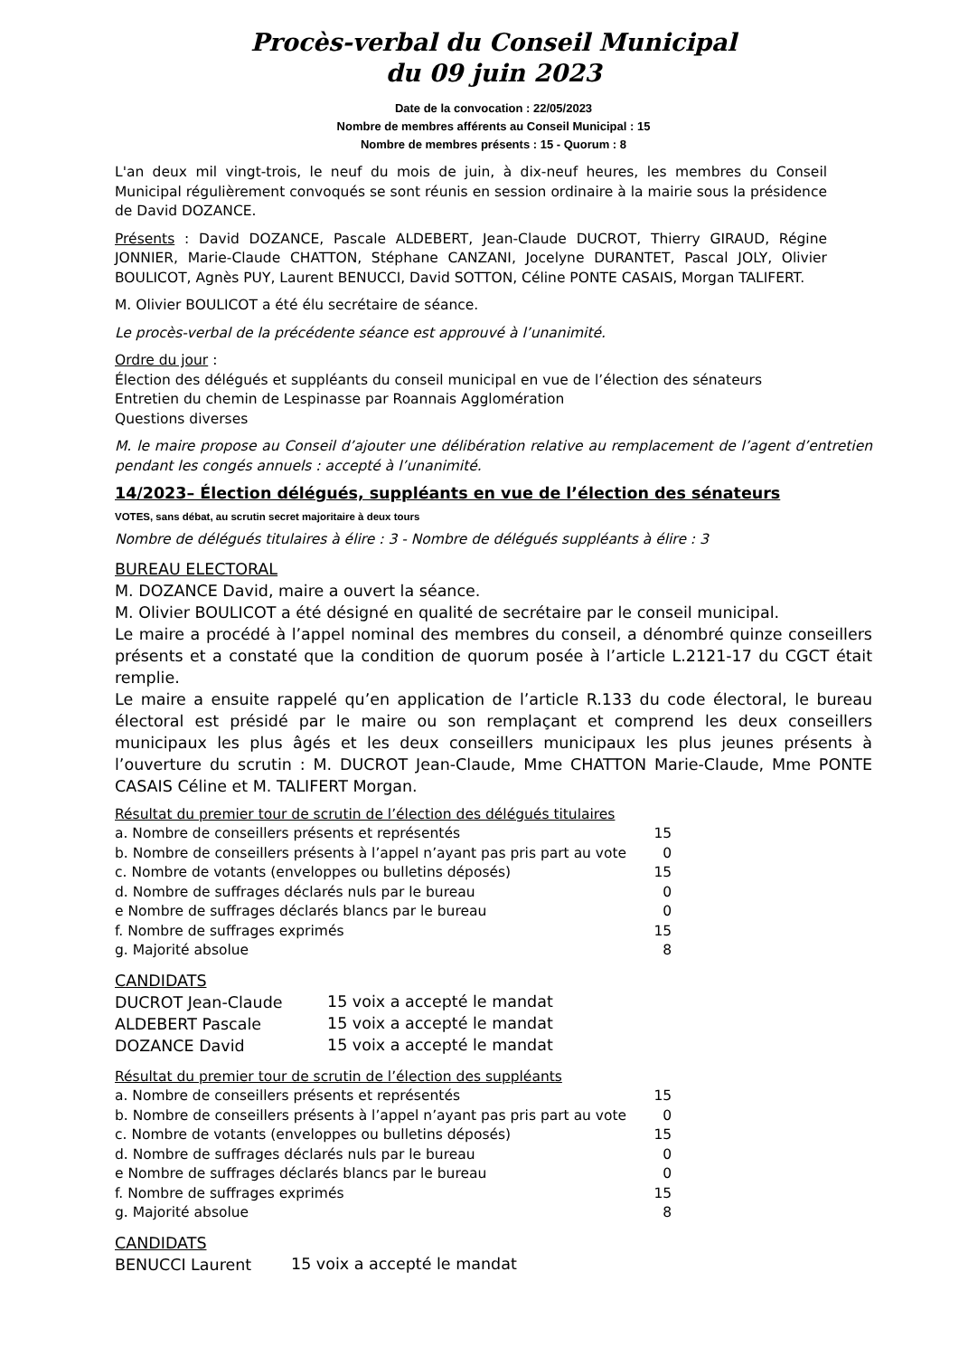Procès-verbal du Conseil Municipal
du 09 juin 2023
Date de la convocation : 22/05/2023
Nombre de membres afférents au Conseil Municipal : 15
Nombre de membres présents : 15 - Quorum : 8
L'an deux mil vingt-trois, le neuf du mois de juin, à dix-neuf heures, les membres du Conseil Municipal régulièrement convoqués se sont réunis en session ordinaire à la mairie sous la présidence de David DOZANCE.
Présents : David DOZANCE, Pascale ALDEBERT, Jean-Claude DUCROT, Thierry GIRAUD, Régine JONNIER, Marie-Claude CHATTON, Stéphane CANZANI, Jocelyne DURANTET, Pascal JOLY, Olivier BOULICOT, Agnès PUY, Laurent BENUCCI, David SOTTON, Céline PONTE CASAIS, Morgan TALIFERT.
M. Olivier BOULICOT a été élu secrétaire de séance.
Le procès-verbal de la précédente séance est approuvé à l’unanimité.
Ordre du jour :
Élection des délégués et suppléants du conseil municipal en vue de l’élection des sénateurs
Entretien du chemin de Lespinasse par Roannais Agglomération
Questions diverses
M. le maire propose au Conseil d’ajouter une délibération relative au remplacement de l’agent d’entretien pendant les congés annuels : accepté à l’unanimité.
14/2023– Élection délégués, suppléants en vue de l’élection des sénateurs
VOTES, sans débat, au scrutin secret majoritaire à deux tours
Nombre de délégués titulaires à élire : 3 - Nombre de délégués suppléants à élire : 3
BUREAU ELECTORAL
M. DOZANCE David, maire a ouvert la séance.
M. Olivier BOULICOT a été désigné en qualité de secrétaire par le conseil municipal.
Le maire a procédé à l’appel nominal des membres du conseil, a dénombré quinze conseillers présents et a constaté que la condition de quorum posée à l’article L.2121-17 du CGCT était remplie.
Le maire a ensuite rappelé qu’en application de l’article R.133 du code électoral, le bureau électoral est présidé par le maire ou son remplaçant et comprend les deux conseillers municipaux les plus âgés et les deux conseillers municipaux les plus jeunes présents à l’ouverture du scrutin : M. DUCROT Jean-Claude, Mme CHATTON Marie-Claude, Mme PONTE CASAIS Céline et M. TALIFERT Morgan.
Résultat du premier tour de scrutin de l’élection des délégués titulaires
| a. Nombre de conseillers présents et représentés | 15 |
| b. Nombre de conseillers présents à l’appel n’ayant pas pris part au vote | 0 |
| c. Nombre de votants (enveloppes ou bulletins déposés) | 15 |
| d. Nombre de suffrages déclarés nuls par le bureau | 0 |
| e Nombre de suffrages déclarés blancs par le bureau | 0 |
| f. Nombre de suffrages exprimés | 15 |
| g. Majorité absolue | 8 |
CANDIDATS
| DUCROT Jean-Claude | 15 voix a accepté le mandat |
| ALDEBERT Pascale | 15 voix a accepté le mandat |
| DOZANCE David | 15 voix a accepté le mandat |
Résultat du premier tour de scrutin de l’élection des suppléants
| a. Nombre de conseillers présents et représentés | 15 |
| b. Nombre de conseillers présents à l’appel n’ayant pas pris part au vote | 0 |
| c. Nombre de votants (enveloppes ou bulletins déposés) | 15 |
| d. Nombre de suffrages déclarés nuls par le bureau | 0 |
| e Nombre de suffrages déclarés blancs par le bureau | 0 |
| f. Nombre de suffrages exprimés | 15 |
| g. Majorité absolue | 8 |
CANDIDATS
| BENUCCI Laurent | 15 voix a accepté le mandat |